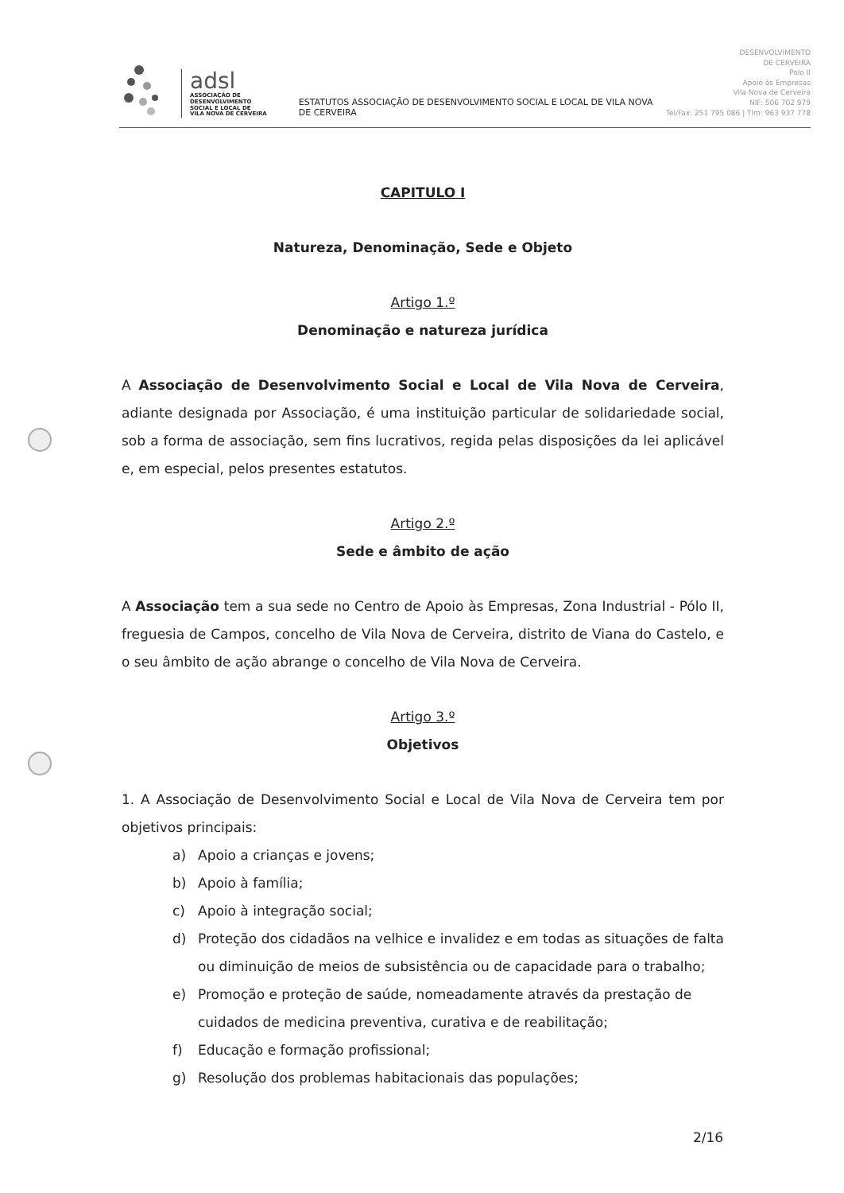adsl
ASSOCIAÇÃO DE
DESENVOLVIMENTO
SOCIAL E LOCAL DE
VILA NOVA DE CERVEIRA
ESTATUTOS ASSOCIAÇÃO DE DESENVOLVIMENTO SOCIAL E LOCAL DE VILA NOVA DE CERVEIRA
DESENVOLVIMENTO
DE CERVEIRA
Polo II
Apoio às Empresas
Vila Nova de Cerveira
NIF: 506 702 979
Tel/Fax: 251 795 086 | Tlm: 963 937 778
CAPITULO I
Natureza, Denominação, Sede e Objeto
Artigo 1.º
Denominação e natureza jurídica
A Associação de Desenvolvimento Social e Local de Vila Nova de Cerveira, adiante designada por Associação, é uma instituição particular de solidariedade social, sob a forma de associação, sem fins lucrativos, regida pelas disposições da lei aplicável e, em especial, pelos presentes estatutos.
Artigo 2.º
Sede e âmbito de ação
A Associação tem a sua sede no Centro de Apoio às Empresas, Zona Industrial - Pólo II, freguesia de Campos, concelho de Vila Nova de Cerveira, distrito de Viana do Castelo, e o seu âmbito de ação abrange o concelho de Vila Nova de Cerveira.
Artigo 3.º
Objetivos
1. A Associação de Desenvolvimento Social e Local de Vila Nova de Cerveira tem por objetivos principais:
a) Apoio a crianças e jovens;
b) Apoio à família;
c) Apoio à integração social;
d) Proteção dos cidadãos na velhice e invalidez e em todas as situações de falta ou diminuição de meios de subsistência ou de capacidade para o trabalho;
e) Promoção e proteção de saúde, nomeadamente através da prestação de cuidados de medicina preventiva, curativa e de reabilitação;
f) Educação e formação profissional;
g) Resolução dos problemas habitacionais das populações;
2/16